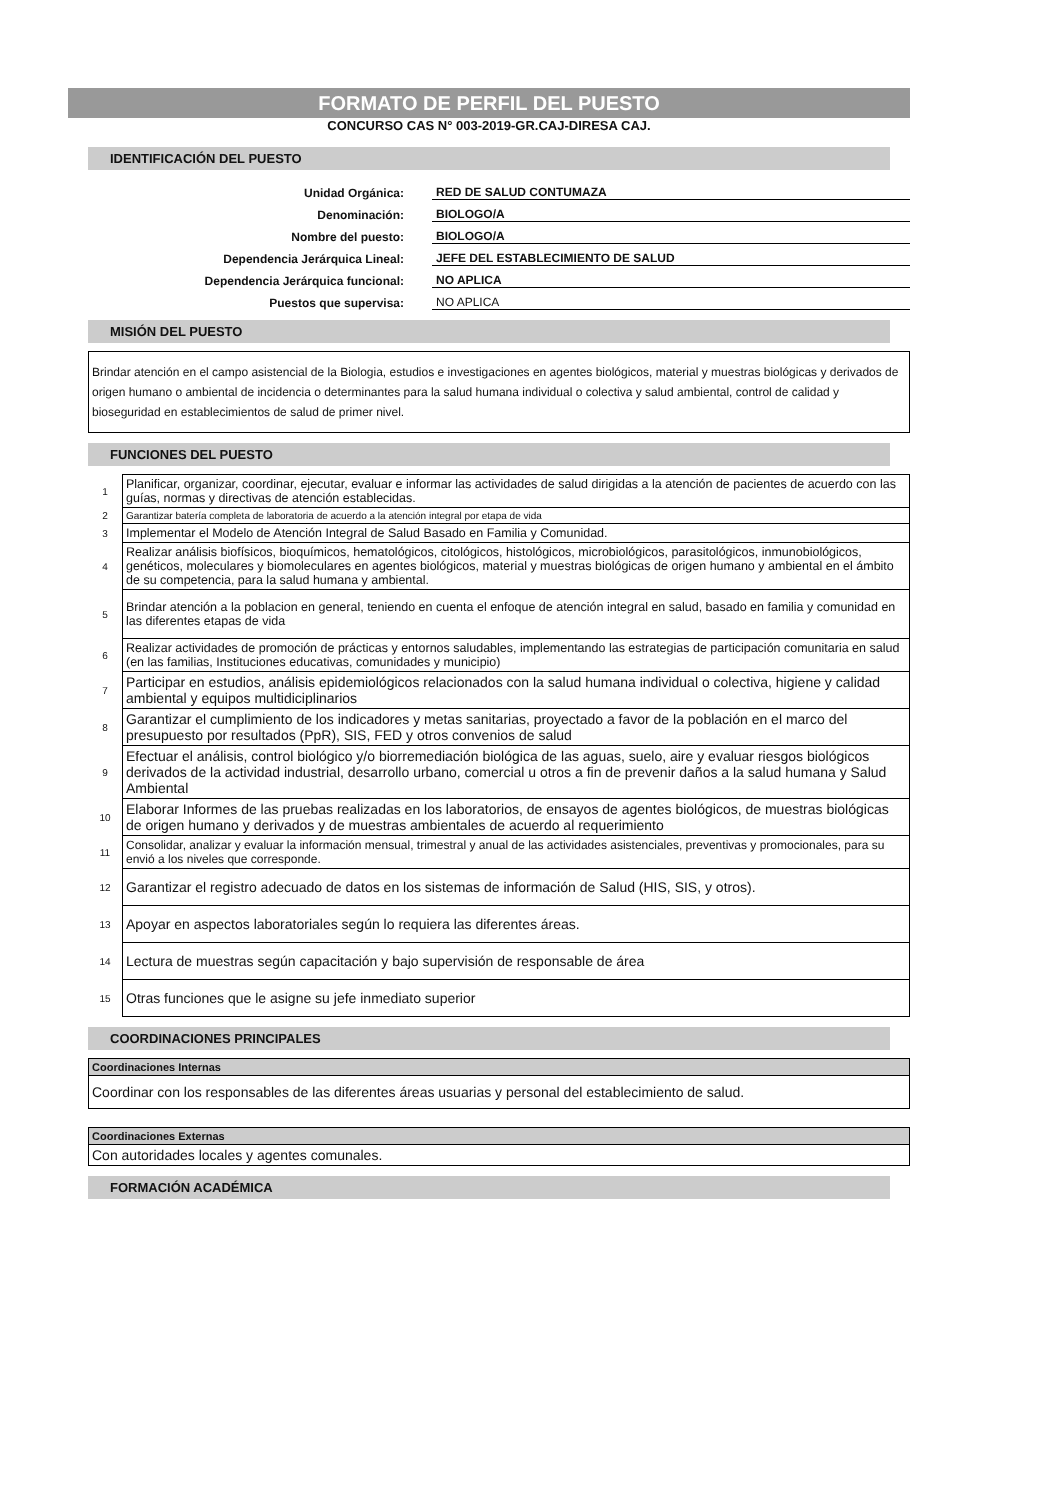FORMATO DE PERFIL DEL PUESTO
CONCURSO CAS N° 003-2019-GR.CAJ-DIRESA CAJ.
IDENTIFICACIÓN DEL PUESTO
Unidad Orgánica: RED DE SALUD CONTUMAZA
Denominación: BIOLOGO/A
Nombre del puesto: BIOLOGO/A
Dependencia Jerárquica Lineal: JEFE DEL ESTABLECIMIENTO DE SALUD
Dependencia Jerárquica funcional: NO APLICA
Puestos que supervisa: NO APLICA
MISIÓN DEL PUESTO
Brindar atención en el campo asistencial de la Biologia, estudios e investigaciones en agentes biológicos, material y muestras biológicas y derivados de origen humano o ambiental de incidencia o determinantes para la salud humana individual o colectiva y salud ambiental, control de calidad y bioseguridad en establecimientos de salud de primer nivel.
FUNCIONES DEL PUESTO
| 1 | Planificar, organizar, coordinar, ejecutar, evaluar e informar las actividades de salud dirigidas a la atención de pacientes de acuerdo con las guías, normas y directivas de atención establecidas. |
| 2 | Garantizar batería completa de laboratoria de acuerdo a la atención integral por etapa de vida |
| 3 | Implementar el Modelo de Atención Integral de Salud Basado en Familia y Comunidad. |
| 4 | Realizar análisis biofísicos, bioquímicos, hematológicos, citológicos, histológicos, microbiológicos, parasitológicos, inmunobiológicos, genéticos, moleculares y biomoleculares en agentes biológicos, material y muestras biológicas de origen humano y ambiental en el ámbito de su competencia, para la salud humana y ambiental. |
| 5 | Brindar atención a la poblacion en general, teniendo en cuenta el enfoque de atención integral en salud, basado en familia y comunidad en las diferentes etapas de vida |
| 6 | Realizar actividades de promoción de prácticas y entornos saludables, implementando las estrategias de participación comunitaria en salud (en las familias, Instituciones educativas, comunidades y municipio) |
| 7 | Participar en estudios, análisis epidemiológicos relacionados con la salud humana individual o colectiva, higiene y calidad ambiental y equipos multidiciplinarios |
| 8 | Garantizar el cumplimiento de los indicadores y metas sanitarias, proyectado a favor de la población en el marco del presupuesto por resultados (PpR), SIS, FED y otros convenios de salud |
| 9 | Efectuar el análisis, control biológico y/o biorremediación biológica de las aguas, suelo, aire y evaluar riesgos biológicos derivados de la actividad industrial, desarrollo urbano, comercial u otros a fin de prevenir daños a la salud humana y Salud Ambiental |
| 10 | Elaborar Informes de las pruebas realizadas en los laboratorios, de ensayos de agentes biológicos, de muestras biológicas de origen humano y derivados y de muestras ambientales de acuerdo al requerimiento |
| 11 | Consolidar, analizar y evaluar la información mensual, trimestral y anual de las actividades asistenciales, preventivas y promocionales, para su envió a los niveles que corresponde. |
| 12 | Garantizar el registro adecuado de datos en los sistemas de información de Salud (HIS, SIS, y otros). |
| 13 | Apoyar en aspectos laboratoriales según lo requiera las diferentes áreas. |
| 14 | Lectura de muestras según capacitación y bajo supervisión de responsable de área |
| 15 | Otras funciones que le asigne su jefe inmediato superior |
COORDINACIONES PRINCIPALES
| Coordinaciones Internas |
| Coordinar con los responsables de las diferentes áreas usuarias y personal del establecimiento de salud. |
| Coordinaciones Externas |
| Con autoridades locales y agentes comunales. |
FORMACIÓN ACADÉMICA